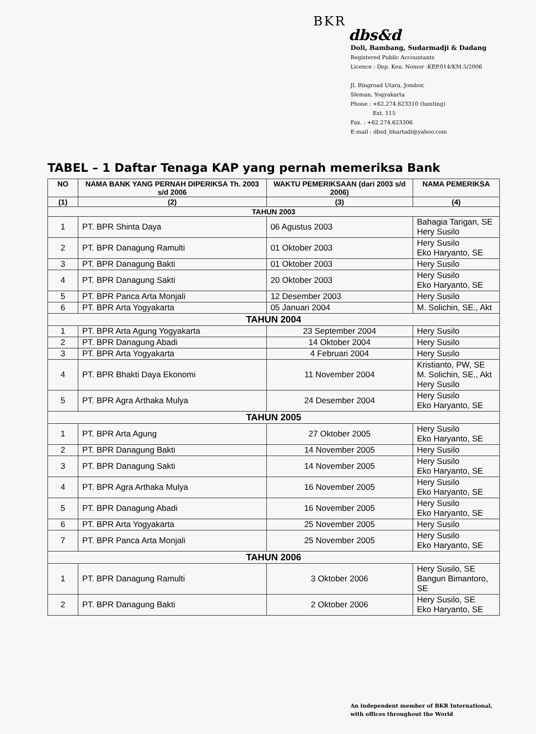BKR
dbs&d
Doli, Bambang, Sudarmadji & Dadang
Registered Public Accountants
Licence : Dep. Keu. Nomor :KEP.014/KM.5/2006
Jl. Ringroad Utara, Jombor,
Sleman, Yogyakarta
Phone : +62.274.623310 (hunting)
Ext. 115
Fax. : +62.274.623306
E-mail : dbsd_bhartadi@yahoo.com
TABEL – 1 Daftar Tenaga KAP yang pernah memeriksa Bank
| NO | NAMA BANK YANG PERNAH DIPERIKSA Th. 2003 s/d 2006 | WAKTU PEMERIKSAAN (dari 2003 s/d 2006) | NAMA PEMERIKSA |
| --- | --- | --- | --- |
| (1) | (2) | (3) | (4) |
| TAHUN 2003 | | | |
| 1 | PT. BPR Shinta Daya | 06 Agustus 2003 | Bahagia Tarigan, SE Hery Susilo |
| 2 | PT. BPR Danagung Ramulti | 01 Oktober 2003 | Hery Susilo Eko Haryanto, SE |
| 3 | PT. BPR Danagung Bakti | 01 Oktober 2003 | Hery Susilo |
| 4 | PT. BPR Danagung Sakti | 20 Oktober 2003 | Hery Susilo Eko Haryanto, SE |
| 5 | PT. BPR Panca Arta Monjali | 12 Desember 2003 | Hery Susilo |
| 6 | PT. BPR Arta Yogyakarta | 05 Januari 2004 | M. Solichin, SE., Akt |
| TAHUN 2004 | | | |
| 1 | PT. BPR Arta Agung Yogyakarta | 23 September 2004 | Hery Susilo |
| 2 | PT. BPR Danagung Abadi | 14 Oktober 2004 | Hery Susilo |
| 3 | PT. BPR Arta Yogyakarta | 4 Februari 2004 | Hery Susilo |
| 4 | PT. BPR Bhakti Daya Ekonomi | 11 November 2004 | Kristianto, PW, SE M. Solichin, SE., Akt Hery Susilo |
| 5 | PT. BPR Agra Arthaka Mulya | 24 Desember 2004 | Hery Susilo Eko Haryanto, SE |
| TAHUN 2005 | | | |
| 1 | PT. BPR Arta Agung | 27 Oktober 2005 | Hery Susilo Eko Haryanto, SE |
| 2 | PT. BPR Danagung Bakti | 14 November 2005 | Hery Susilo |
| 3 | PT. BPR Danagung Sakti | 14 November 2005 | Hery Susilo Eko Haryanto, SE |
| 4 | PT. BPR Agra Arthaka Mulya | 16 November 2005 | Hery Susilo Eko Haryanto, SE |
| 5 | PT. BPR Danagung Abadi | 16 November 2005 | Hery Susilo Eko Haryanto, SE |
| 6 | PT. BPR Arta Yogyakarta | 25 November 2005 | Hery Susilo |
| 7 | PT. BPR Panca Arta Monjali | 25 November 2005 | Hery Susilo Eko Haryanto, SE |
| TAHUN 2006 | | | |
| 1 | PT. BPR Danagung Ramulti | 3 Oktober 2006 | Hery Susilo, SE Bangun Bimantoro, SE |
| 2 | PT. BPR Danagung Bakti | 2 Oktober 2006 | Hery Susilo, SE Eko Haryanto, SE |
An independent member of BKR International,
with offices throughout the World